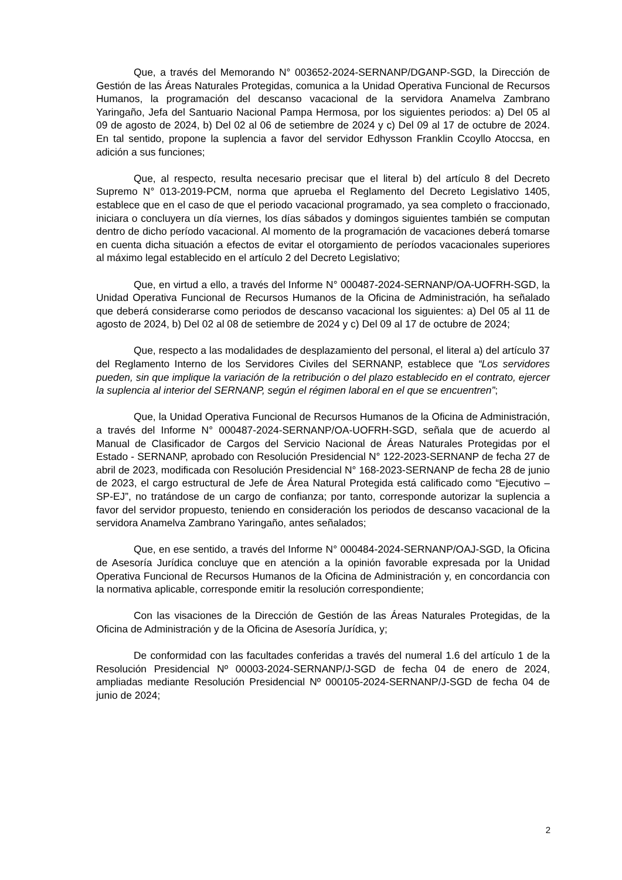Que, a través del Memorando N° 003652-2024-SERNANP/DGANP-SGD, la Dirección de Gestión de las Áreas Naturales Protegidas, comunica a la Unidad Operativa Funcional de Recursos Humanos, la programación del descanso vacacional de la servidora Anamelva Zambrano Yaringaño, Jefa del Santuario Nacional Pampa Hermosa, por los siguientes periodos: a) Del 05 al 09 de agosto de 2024, b) Del 02 al 06 de setiembre de 2024 y c) Del 09 al 17 de octubre de 2024. En tal sentido, propone la suplencia a favor del servidor Edhysson Franklin Ccoyllo Atoccsa, en adición a sus funciones;
Que, al respecto, resulta necesario precisar que el literal b) del artículo 8 del Decreto Supremo N° 013-2019-PCM, norma que aprueba el Reglamento del Decreto Legislativo 1405, establece que en el caso de que el periodo vacacional programado, ya sea completo o fraccionado, iniciara o concluyera un día viernes, los días sábados y domingos siguientes también se computan dentro de dicho período vacacional. Al momento de la programación de vacaciones deberá tomarse en cuenta dicha situación a efectos de evitar el otorgamiento de períodos vacacionales superiores al máximo legal establecido en el artículo 2 del Decreto Legislativo;
Que, en virtud a ello, a través del Informe N° 000487-2024-SERNANP/OA-UOFRH-SGD, la Unidad Operativa Funcional de Recursos Humanos de la Oficina de Administración, ha señalado que deberá considerarse como periodos de descanso vacacional los siguientes: a) Del 05 al 11 de agosto de 2024, b) Del 02 al 08 de setiembre de 2024 y c) Del 09 al 17 de octubre de 2024;
Que, respecto a las modalidades de desplazamiento del personal, el literal a) del artículo 37 del Reglamento Interno de los Servidores Civiles del SERNANP, establece que “Los servidores pueden, sin que implique la variación de la retribución o del plazo establecido en el contrato, ejercer la suplencia al interior del SERNANP, según el régimen laboral en el que se encuentren”;
Que, la Unidad Operativa Funcional de Recursos Humanos de la Oficina de Administración, a través del Informe N° 000487-2024-SERNANP/OA-UOFRH-SGD, señala que de acuerdo al Manual de Clasificador de Cargos del Servicio Nacional de Áreas Naturales Protegidas por el Estado - SERNANP, aprobado con Resolución Presidencial N° 122-2023-SERNANP de fecha 27 de abril de 2023, modificada con Resolución Presidencial N° 168-2023-SERNANP de fecha 28 de junio de 2023, el cargo estructural de Jefe de Área Natural Protegida está calificado como “Ejecutivo – SP-EJ”, no tratándose de un cargo de confianza; por tanto, corresponde autorizar la suplencia a favor del servidor propuesto, teniendo en consideración los periodos de descanso vacacional de la servidora Anamelva Zambrano Yaringaño, antes señalados;
Que, en ese sentido, a través del Informe N° 000484-2024-SERNANP/OAJ-SGD, la Oficina de Asesoría Jurídica concluye que en atención a la opinión favorable expresada por la Unidad Operativa Funcional de Recursos Humanos de la Oficina de Administración y, en concordancia con la normativa aplicable, corresponde emitir la resolución correspondiente;
Con las visaciones de la Dirección de Gestión de las Áreas Naturales Protegidas, de la Oficina de Administración y de la Oficina de Asesoría Jurídica, y;
De conformidad con las facultades conferidas a través del numeral 1.6 del artículo 1 de la Resolución Presidencial Nº 00003-2024-SERNANP/J-SGD de fecha 04 de enero de 2024, ampliadas mediante Resolución Presidencial Nº 000105-2024-SERNANP/J-SGD de fecha 04 de junio de 2024;
2